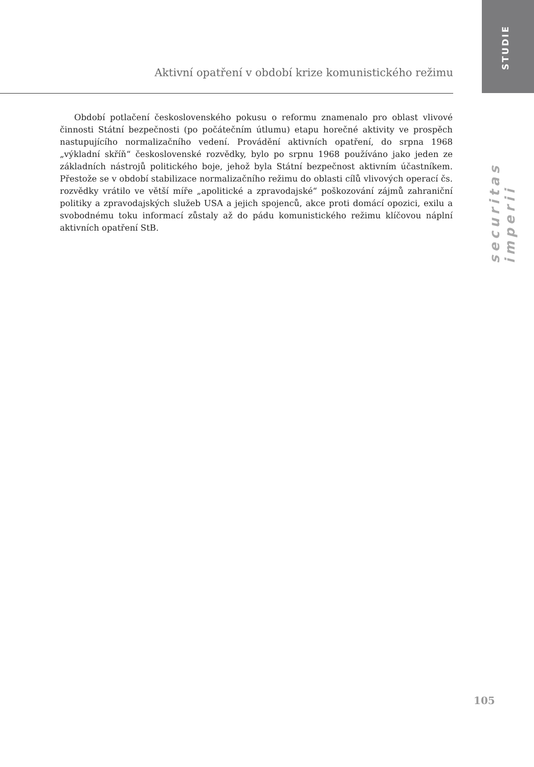STUDIE
Aktivní opatření v období krize komunistického režimu
securitas imperii
Období potlačení československého pokusu o reformu znamenalo pro oblast vlivové činnosti Státní bezpečnosti (po počátečním útlumu) etapu horečné aktivity ve prospěch nastupujícího normalizačního vedení. Provádění aktivních opatření, do srpna 1968 „výkladní skříň“ československé rozvědky, bylo po srpnu 1968 používáno jako jeden ze základních nástrojů politického boje, jehož byla Státní bezpečnost aktivním účastníkem. Přestože se v období stabilizace normalizačního režimu do oblasti cílů vlivových operací čs. rozvědky vrátilo ve větší míře „apolitické a zpravodajské“ poškozování zájmů zahraniční politiky a zpravodajských služeb USA a jejich spojenců, akce proti domácí opozici, exilu a svobodnému toku informací zůstaly až do pádu komunistického režimu klíčovou náplní aktivních opatření StB.
105